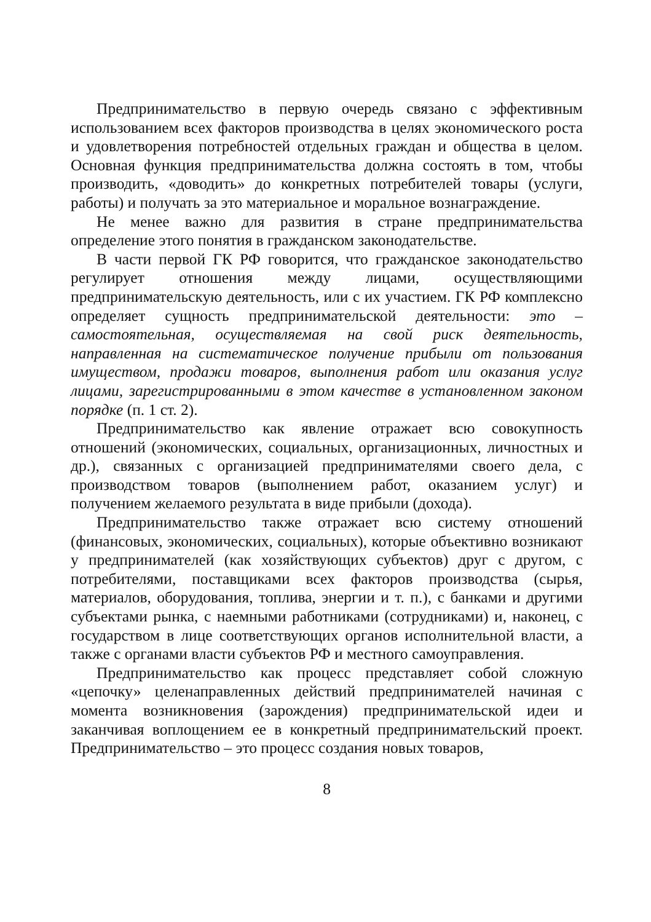Предпринимательство в первую очередь связано с эффективным использованием всех факторов производства в целях экономического роста и удовлетворения потребностей отдельных граждан и общества в целом. Основная функция предпринимательства должна состоять в том, чтобы производить, «доводить» до конкретных потребителей товары (услуги, работы) и получать за это материальное и моральное вознаграждение.
Не менее важно для развития в стране предпринимательства определение этого понятия в гражданском законодательстве.
В части первой ГК РФ говорится, что гражданское законодательство регулирует отношения между лицами, осуществляющими предпринимательскую деятельность, или с их участием. ГК РФ комплексно определяет сущность предпринимательской деятельности: это – самостоятельная, осуществляемая на свой риск деятельность, направленная на систематическое получение прибыли от пользования имуществом, продажи товаров, выполнения работ или оказания услуг лицами, зарегистрированными в этом качестве в установленном законом порядке (п. 1 ст. 2).
Предпринимательство как явление отражает всю совокупность отношений (экономических, социальных, организационных, личностных и др.), связанных с организацией предпринимателями своего дела, с производством товаров (выполнением работ, оказанием услуг) и получением желаемого результата в виде прибыли (дохода).
Предпринимательство также отражает всю систему отношений (финансовых, экономических, социальных), которые объективно возникают у предпринимателей (как хозяйствующих субъектов) друг с другом, с потребителями, поставщиками всех факторов производства (сырья, материалов, оборудования, топлива, энергии и т. п.), с банками и другими субъектами рынка, с наемными работниками (сотрудниками) и, наконец, с государством в лице соответствующих органов исполнительной власти, а также с органами власти субъектов РФ и местного самоуправления.
Предпринимательство как процесс представляет собой сложную «цепочку» целенаправленных действий предпринимателей начиная с момента возникновения (зарождения) предпринимательской идеи и заканчивая воплощением ее в конкретный предпринимательский проект. Предпринимательство – это процесс создания новых товаров,
8